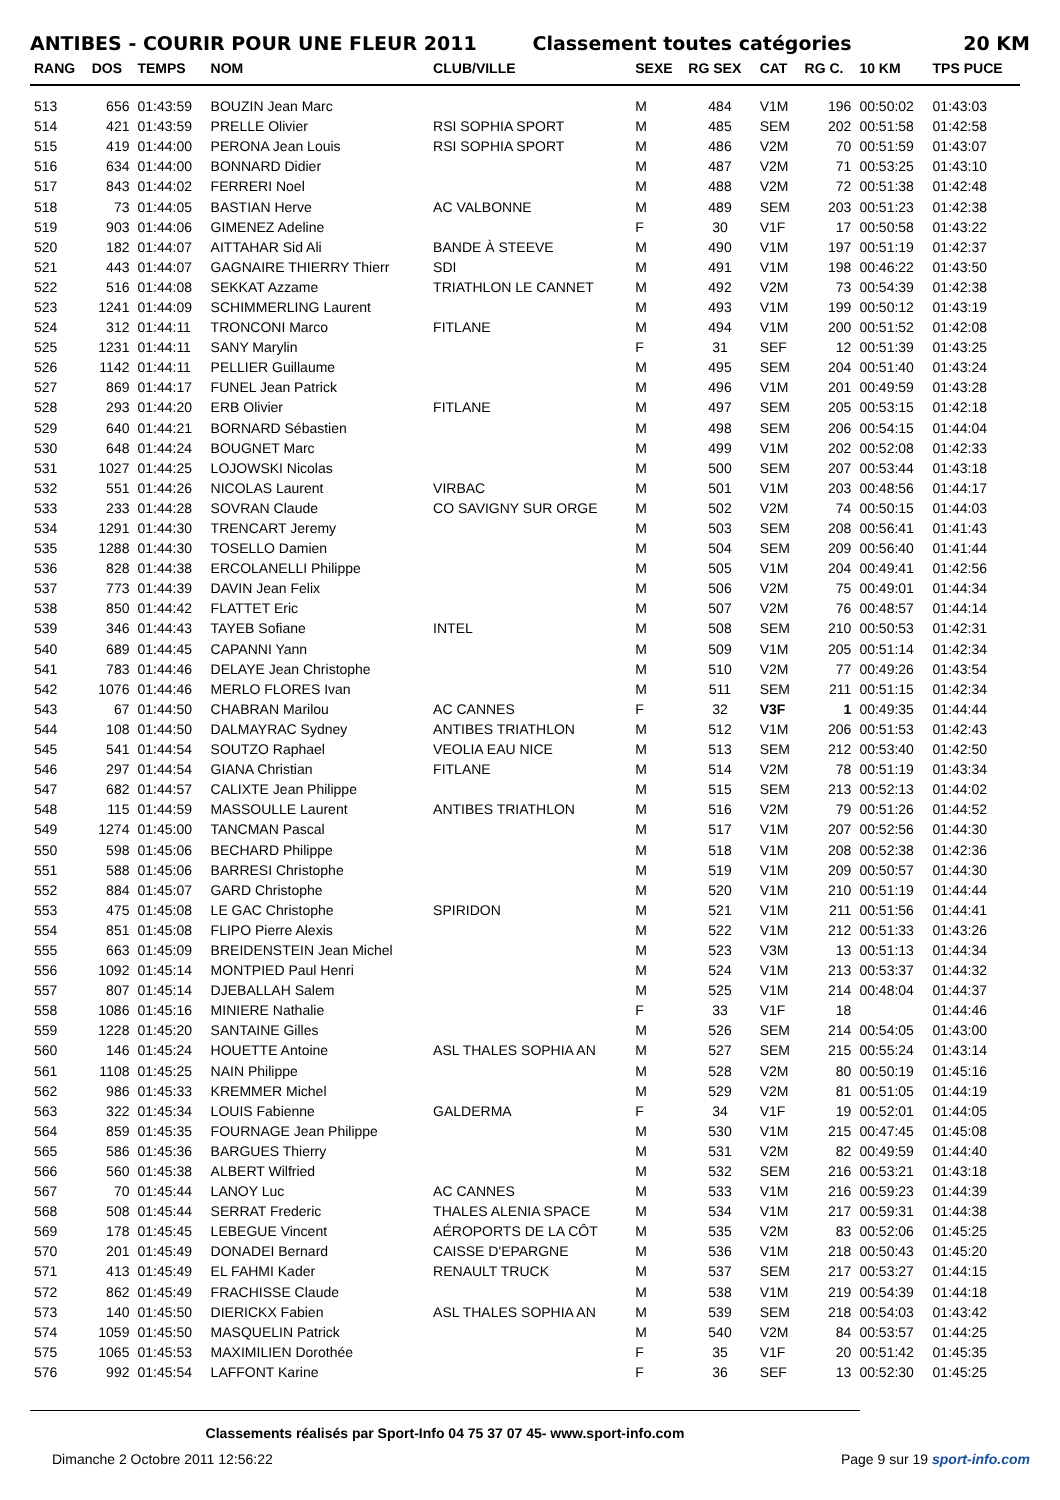ANTIBES - COURIR POUR UNE FLEUR 2011 Classement toutes catégories 20 KM
| RANG | DOS | TEMPS | NOM | CLUB/VILLE | SEXE | RG SEX | CAT | RG C. | 10 KM | TPS PUCE |
| --- | --- | --- | --- | --- | --- | --- | --- | --- | --- | --- |
| 513 | 656 | 01:43:59 | BOUZIN Jean Marc | | M | 484 | V1M | 196 | 00:50:02 | 01:43:03 |
| 514 | 421 | 01:43:59 | PRELLE Olivier | RSI SOPHIA SPORT | M | 485 | SEM | 202 | 00:51:58 | 01:42:58 |
| 515 | 419 | 01:44:00 | PERONA Jean Louis | RSI SOPHIA SPORT | M | 486 | V2M | 70 | 00:51:59 | 01:43:07 |
| 516 | 634 | 01:44:00 | BONNARD Didier | | M | 487 | V2M | 71 | 00:53:25 | 01:43:10 |
| 517 | 843 | 01:44:02 | FERRERI Noel | | M | 488 | V2M | 72 | 00:51:38 | 01:42:48 |
| 518 | 73 | 01:44:05 | BASTIAN Herve | AC VALBONNE | M | 489 | SEM | 203 | 00:51:23 | 01:42:38 |
| 519 | 903 | 01:44:06 | GIMENEZ Adeline | | F | 30 | V1F | 17 | 00:50:58 | 01:43:22 |
| 520 | 182 | 01:44:07 | AITTAHAR Sid Ali | BANDE À STEEVE | M | 490 | V1M | 197 | 00:51:19 | 01:42:37 |
| 521 | 443 | 01:44:07 | GAGNAIRE THIERRY Thierr | SDI | M | 491 | V1M | 198 | 00:46:22 | 01:43:50 |
| 522 | 516 | 01:44:08 | SEKKAT Azzame | TRIATHLON LE CANNET | M | 492 | V2M | 73 | 00:54:39 | 01:42:38 |
| 523 | 1241 | 01:44:09 | SCHIMMERLING Laurent | | M | 493 | V1M | 199 | 00:50:12 | 01:43:19 |
| 524 | 312 | 01:44:11 | TRONCONI Marco | FITLANE | M | 494 | V1M | 200 | 00:51:52 | 01:42:08 |
| 525 | 1231 | 01:44:11 | SANY Marylin | | F | 31 | SEF | 12 | 00:51:39 | 01:43:25 |
| 526 | 1142 | 01:44:11 | PELLIER Guillaume | | M | 495 | SEM | 204 | 00:51:40 | 01:43:24 |
| 527 | 869 | 01:44:17 | FUNEL Jean Patrick | | M | 496 | V1M | 201 | 00:49:59 | 01:43:28 |
| 528 | 293 | 01:44:20 | ERB Olivier | FITLANE | M | 497 | SEM | 205 | 00:53:15 | 01:42:18 |
| 529 | 640 | 01:44:21 | BORNARD Sébastien | | M | 498 | SEM | 206 | 00:54:15 | 01:44:04 |
| 530 | 648 | 01:44:24 | BOUGNET Marc | | M | 499 | V1M | 202 | 00:52:08 | 01:42:33 |
| 531 | 1027 | 01:44:25 | LOJOWSKI Nicolas | | M | 500 | SEM | 207 | 00:53:44 | 01:43:18 |
| 532 | 551 | 01:44:26 | NICOLAS Laurent | VIRBAC | M | 501 | V1M | 203 | 00:48:56 | 01:44:17 |
| 533 | 233 | 01:44:28 | SOVRAN Claude | CO SAVIGNY SUR ORGE | M | 502 | V2M | 74 | 00:50:15 | 01:44:03 |
| 534 | 1291 | 01:44:30 | TRENCART Jeremy | | M | 503 | SEM | 208 | 00:56:41 | 01:41:43 |
| 535 | 1288 | 01:44:30 | TOSELLO Damien | | M | 504 | SEM | 209 | 00:56:40 | 01:41:44 |
| 536 | 828 | 01:44:38 | ERCOLANELLI Philippe | | M | 505 | V1M | 204 | 00:49:41 | 01:42:56 |
| 537 | 773 | 01:44:39 | DAVIN Jean Felix | | M | 506 | V2M | 75 | 00:49:01 | 01:44:34 |
| 538 | 850 | 01:44:42 | FLATTET Eric | | M | 507 | V2M | 76 | 00:48:57 | 01:44:14 |
| 539 | 346 | 01:44:43 | TAYEB Sofiane | INTEL | M | 508 | SEM | 210 | 00:50:53 | 01:42:31 |
| 540 | 689 | 01:44:45 | CAPANNI Yann | | M | 509 | V1M | 205 | 00:51:14 | 01:42:34 |
| 541 | 783 | 01:44:46 | DELAYE Jean Christophe | | M | 510 | V2M | 77 | 00:49:26 | 01:43:54 |
| 542 | 1076 | 01:44:46 | MERLO FLORES Ivan | | M | 511 | SEM | 211 | 00:51:15 | 01:42:34 |
| 543 | 67 | 01:44:50 | CHABRAN Marilou | AC CANNES | F | 32 | V3F | 1 | 00:49:35 | 01:44:44 |
| 544 | 108 | 01:44:50 | DALMAYRAC Sydney | ANTIBES TRIATHLON | M | 512 | V1M | 206 | 00:51:53 | 01:42:43 |
| 545 | 541 | 01:44:54 | SOUTZO Raphael | VEOLIA EAU NICE | M | 513 | SEM | 212 | 00:53:40 | 01:42:50 |
| 546 | 297 | 01:44:54 | GIANA Christian | FITLANE | M | 514 | V2M | 78 | 00:51:19 | 01:43:34 |
| 547 | 682 | 01:44:57 | CALIXTE Jean Philippe | | M | 515 | SEM | 213 | 00:52:13 | 01:44:02 |
| 548 | 115 | 01:44:59 | MASSOULLE Laurent | ANTIBES TRIATHLON | M | 516 | V2M | 79 | 00:51:26 | 01:44:52 |
| 549 | 1274 | 01:45:00 | TANCMAN Pascal | | M | 517 | V1M | 207 | 00:52:56 | 01:44:30 |
| 550 | 598 | 01:45:06 | BECHARD Philippe | | M | 518 | V1M | 208 | 00:52:38 | 01:42:36 |
| 551 | 588 | 01:45:06 | BARRESI Christophe | | M | 519 | V1M | 209 | 00:50:57 | 01:44:30 |
| 552 | 884 | 01:45:07 | GARD Christophe | | M | 520 | V1M | 210 | 00:51:19 | 01:44:44 |
| 553 | 475 | 01:45:08 | LE GAC Christophe | SPIRIDON | M | 521 | V1M | 211 | 00:51:56 | 01:44:41 |
| 554 | 851 | 01:45:08 | FLIPO Pierre Alexis | | M | 522 | V1M | 212 | 00:51:33 | 01:43:26 |
| 555 | 663 | 01:45:09 | BREIDENSTEIN Jean Michel | | M | 523 | V3M | 13 | 00:51:13 | 01:44:34 |
| 556 | 1092 | 01:45:14 | MONTPIED Paul Henri | | M | 524 | V1M | 213 | 00:53:37 | 01:44:32 |
| 557 | 807 | 01:45:14 | DJEBALLAH Salem | | M | 525 | V1M | 214 | 00:48:04 | 01:44:37 |
| 558 | 1086 | 01:45:16 | MINIERE Nathalie | | F | 33 | V1F | 18 | | 01:44:46 |
| 559 | 1228 | 01:45:20 | SANTAINE Gilles | | M | 526 | SEM | 214 | 00:54:05 | 01:43:00 |
| 560 | 146 | 01:45:24 | HOUETTE Antoine | ASL THALES SOPHIA AN | M | 527 | SEM | 215 | 00:55:24 | 01:43:14 |
| 561 | 1108 | 01:45:25 | NAIN Philippe | | M | 528 | V2M | 80 | 00:50:19 | 01:45:16 |
| 562 | 986 | 01:45:33 | KREMMER Michel | | M | 529 | V2M | 81 | 00:51:05 | 01:44:19 |
| 563 | 322 | 01:45:34 | LOUIS Fabienne | GALDERMA | F | 34 | V1F | 19 | 00:52:01 | 01:44:05 |
| 564 | 859 | 01:45:35 | FOURNAGE Jean Philippe | | M | 530 | V1M | 215 | 00:47:45 | 01:45:08 |
| 565 | 586 | 01:45:36 | BARGUES Thierry | | M | 531 | V2M | 82 | 00:49:59 | 01:44:40 |
| 566 | 560 | 01:45:38 | ALBERT Wilfried | | M | 532 | SEM | 216 | 00:53:21 | 01:43:18 |
| 567 | 70 | 01:45:44 | LANOY Luc | AC CANNES | M | 533 | V1M | 216 | 00:59:23 | 01:44:39 |
| 568 | 508 | 01:45:44 | SERRAT Frederic | THALES ALENIA SPACE | M | 534 | V1M | 217 | 00:59:31 | 01:44:38 |
| 569 | 178 | 01:45:45 | LEBEGUE Vincent | AÉROPORTS DE LA CÔT | M | 535 | V2M | 83 | 00:52:06 | 01:45:25 |
| 570 | 201 | 01:45:49 | DONADEI Bernard | CAISSE D'EPARGNE | M | 536 | V1M | 218 | 00:50:43 | 01:45:20 |
| 571 | 413 | 01:45:49 | EL FAHMI Kader | RENAULT TRUCK | M | 537 | SEM | 217 | 00:53:27 | 01:44:15 |
| 572 | 862 | 01:45:49 | FRACHISSE Claude | | M | 538 | V1M | 219 | 00:54:39 | 01:44:18 |
| 573 | 140 | 01:45:50 | DIERICKX Fabien | ASL THALES SOPHIA AN | M | 539 | SEM | 218 | 00:54:03 | 01:43:42 |
| 574 | 1059 | 01:45:50 | MASQUELIN Patrick | | M | 540 | V2M | 84 | 00:53:57 | 01:44:25 |
| 575 | 1065 | 01:45:53 | MAXIMILIEN Dorothée | | F | 35 | V1F | 20 | 00:51:42 | 01:45:35 |
| 576 | 992 | 01:45:54 | LAFFONT Karine | | F | 36 | SEF | 13 | 00:52:30 | 01:45:25 |
Classements réalisés par Sport-Info 04 75 37 07 45- www.sport-info.com
Dimanche 2 Octobre 2011 12:56:22 Page 9 sur 19 sport-info.com